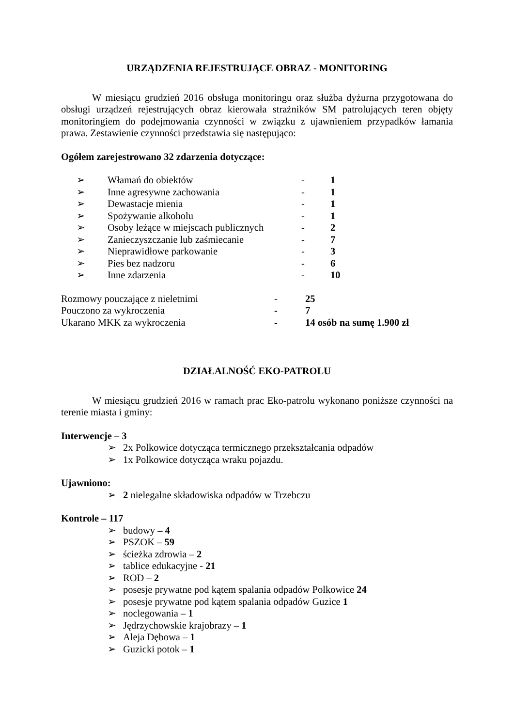URZĄDZENIA REJESTRUJĄCE OBRAZ - MONITORING
W miesiącu grudzień 2016 obsługa monitoringu oraz służba dyżurna przygotowana do obsługi urządzeń rejestrujących obraz kierowała strażników SM patrolujących teren objęty monitoringiem do podejmowania czynności w związku z ujawnieniem przypadków łamania prawa. Zestawienie czynności przedstawia się następująco:
Ogółem zarejestrowano 32 zdarzenia dotyczące:
| ➢ | Włamań do obiektów | - | 1 |
| ➢ | Inne agresywne zachowania | - | 1 |
| ➢ | Dewastacje mienia | - | 1 |
| ➢ | Spożywanie alkoholu | - | 1 |
| ➢ | Osoby leżące w miejscach publicznych | - | 2 |
| ➢ | Zanieczyszczanie lub zaśmiecanie | - | 7 |
| ➢ | Nieprawidłowe parkowanie | - | 3 |
| ➢ | Pies bez nadzoru | - | 6 |
| ➢ | Inne zdarzenia | - | 10 |
| Rozmowy pouczające z nieletnimi | - | 25 |
| Pouczono za wykroczenia | - | 7 |
| Ukarano MKK za wykroczenia | - | 14 osób na sumę 1.900 zł |
DZIAŁALNOŚĆ EKO-PATROLU
W miesiącu grudzień 2016 w ramach prac Eko-patrolu wykonano poniższe czynności na terenie miasta i gminy:
Interwencje – 3
➢ 2x Polkowice dotycząca termicznego przekształcania odpadów
➢ 1x Polkowice dotycząca wraku pojazdu.
Ujawniono:
➢ 2 nielegalne składowiska odpadów w Trzebczu
Kontrole – 117
➢ budowy – 4
➢ PSZOK – 59
➢ ścieżka zdrowia – 2
➢ tablice edukacyjne - 21
➢ ROD – 2
➢ posesje prywatne pod kątem spalania odpadów Polkowice 24
➢ posesje prywatne pod kątem spalania odpadów Guzice 1
➢ noclegowania – 1
➢ Jędrzychowskie krajobrazy – 1
➢ Aleja Dębowa – 1
➢ Guzicki potok – 1